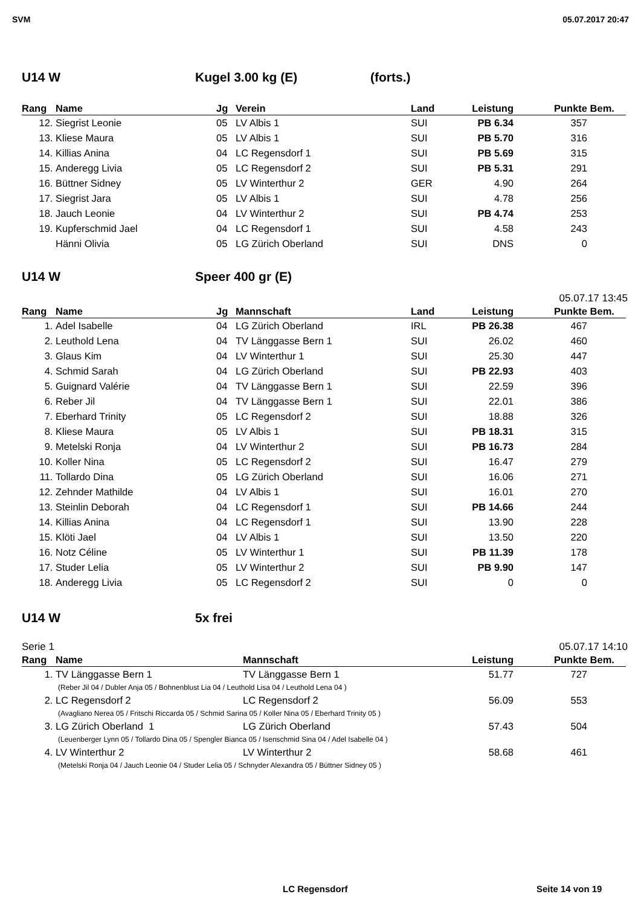SVM 05.07.2017 20:47
U14 W Kugel 3.00 kg (E) (forts.)
| Rang | Name | Jg | Verein | Land | Leistung | Punkte | Bem. |
| --- | --- | --- | --- | --- | --- | --- | --- |
| 12. | Siegrist Leonie | 05 | LV Albis 1 | SUI | PB 6.34 | 357 | |
| 13. | Kliese Maura | 05 | LV Albis 1 | SUI | PB 5.70 | 316 | |
| 14. | Killias Anina | 04 | LC Regensdorf 1 | SUI | PB 5.69 | 315 | |
| 15. | Anderegg Livia | 05 | LC Regensdorf 2 | SUI | PB 5.31 | 291 | |
| 16. | Büttner Sidney | 05 | LV Winterthur 2 | GER | 4.90 | 264 | |
| 17. | Siegrist Jara | 05 | LV Albis 1 | SUI | 4.78 | 256 | |
| 18. | Jauch Leonie | 04 | LV Winterthur 2 | SUI | PB 4.74 | 253 | |
| 19. | Kupferschmid Jael | 04 | LC Regensdorf 1 | SUI | 4.58 | 243 | |
| | Hänni Olivia | 05 | LG Zürich Oberland | SUI | DNS | 0 | |
U14 W Speer 400 gr (E)
05.07.17 13:45
| Rang | Name | Jg | Mannschaft | Land | Leistung | Punkte | Bem. |
| --- | --- | --- | --- | --- | --- | --- | --- |
| 1. | Adel Isabelle | 04 | LG Zürich Oberland | IRL | PB 26.38 | 467 | |
| 2. | Leuthold Lena | 04 | TV Länggasse Bern 1 | SUI | 26.02 | 460 | |
| 3. | Glaus Kim | 04 | LV Winterthur 1 | SUI | 25.30 | 447 | |
| 4. | Schmid Sarah | 04 | LG Zürich Oberland | SUI | PB 22.93 | 403 | |
| 5. | Guignard Valérie | 04 | TV Länggasse Bern 1 | SUI | 22.59 | 396 | |
| 6. | Reber Jil | 04 | TV Länggasse Bern 1 | SUI | 22.01 | 386 | |
| 7. | Eberhard Trinity | 05 | LC Regensdorf 2 | SUI | 18.88 | 326 | |
| 8. | Kliese Maura | 05 | LV Albis 1 | SUI | PB 18.31 | 315 | |
| 9. | Metelski Ronja | 04 | LV Winterthur 2 | SUI | PB 16.73 | 284 | |
| 10. | Koller Nina | 05 | LC Regensdorf 2 | SUI | 16.47 | 279 | |
| 11. | Tollardo Dina | 05 | LG Zürich Oberland | SUI | 16.06 | 271 | |
| 12. | Zehnder Mathilde | 04 | LV Albis 1 | SUI | 16.01 | 270 | |
| 13. | Steinlin Deborah | 04 | LC Regensdorf 1 | SUI | PB 14.66 | 244 | |
| 14. | Killias Anina | 04 | LC Regensdorf 1 | SUI | 13.90 | 228 | |
| 15. | Klöti Jael | 04 | LV Albis 1 | SUI | 13.50 | 220 | |
| 16. | Notz Céline | 05 | LV Winterthur 1 | SUI | PB 11.39 | 178 | |
| 17. | Studer Lelia | 05 | LV Winterthur 2 | SUI | PB 9.90 | 147 | |
| 18. | Anderegg Livia | 05 | LC Regensdorf 2 | SUI | 0 | 0 | |
U14 W 5x frei
Serie 1 05.07.17 14:10
| Rang | Name | Mannschaft | | Leistung | Punkte | Bem. |
| --- | --- | --- | --- | --- | --- | --- |
| 1. | TV Länggasse Bern 1 | TV Länggasse Bern 1 | | 51.77 | 727 | |
| (Reber Jil 04 / Dubler Anja 05 / Bohnenblust Lia 04 / Leuthold Lisa 04 / Leuthold Lena 04 ) | | | | | | |
| 2. | LC Regensdorf 2 | LC Regensdorf 2 | | 56.09 | 553 | |
| (Avagliano Nerea 05 / Fritschi Riccarda 05 / Schmid Sarina 05 / Koller Nina 05 / Eberhard Trinity 05 ) | | | | | | |
| 3. | LG Zürich Oberland 1 | LG Zürich Oberland | | 57.43 | 504 | |
| (Leuenberger Lynn 05 / Tollardo Dina 05 / Spengler Bianca 05 / Isenschmid Sina 04 / Adel Isabelle 04 ) | | | | | | |
| 4. | LV Winterthur 2 | LV Winterthur 2 | | 58.68 | 461 | |
| (Metelski Ronja 04 / Jauch Leonie 04 / Studer Lelia 05 / Schnyder Alexandra 05 / Büttner Sidney 05 ) | | | | | | |
LC Regensdorf Seite 14 von 19